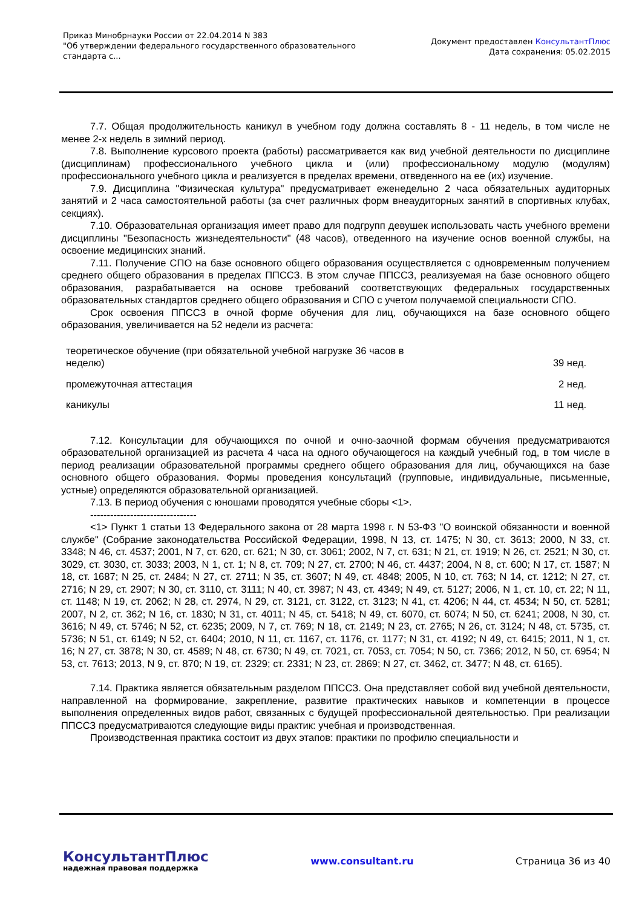Приказ Минобрнауки России от 22.04.2014 N 383
"Об утверждении федерального государственного образовательного
стандарта с...
Документ предоставлен КонсультантПлюс
Дата сохранения: 05.02.2015
7.7. Общая продолжительность каникул в учебном году должна составлять 8 - 11 недель, в том числе не менее 2-х недель в зимний период.
7.8. Выполнение курсового проекта (работы) рассматривается как вид учебной деятельности по дисциплине (дисциплинам) профессионального учебного цикла и (или) профессиональному модулю (модулям) профессионального учебного цикла и реализуется в пределах времени, отведенного на ее (их) изучение.
7.9. Дисциплина "Физическая культура" предусматривает еженедельно 2 часа обязательных аудиторных занятий и 2 часа самостоятельной работы (за счет различных форм внеаудиторных занятий в спортивных клубах, секциях).
7.10. Образовательная организация имеет право для подгрупп девушек использовать часть учебного времени дисциплины "Безопасность жизнедеятельности" (48 часов), отведенного на изучение основ военной службы, на освоение медицинских знаний.
7.11. Получение СПО на базе основного общего образования осуществляется с одновременным получением среднего общего образования в пределах ППССЗ. В этом случае ППССЗ, реализуемая на базе основного общего образования, разрабатывается на основе требований соответствующих федеральных государственных образовательных стандартов среднего общего образования и СПО с учетом получаемой специальности СПО.
Срок освоения ППССЗ в очной форме обучения для лиц, обучающихся на базе основного общего образования, увеличивается на 52 недели из расчета:
| теоретическое обучение (при обязательной учебной нагрузке 36 часов в неделю) | 39 нед. |
| промежуточная аттестация | 2 нед. |
| каникулы | 11 нед. |
7.12. Консультации для обучающихся по очной и очно-заочной формам обучения предусматриваются образовательной организацией из расчета 4 часа на одного обучающегося на каждый учебный год, в том числе в период реализации образовательной программы среднего общего образования для лиц, обучающихся на базе основного общего образования. Формы проведения консультаций (групповые, индивидуальные, письменные, устные) определяются образовательной организацией.
7.13. В период обучения с юношами проводятся учебные сборы <1>.
--------------------------------
<1> Пункт 1 статьи 13 Федерального закона от 28 марта 1998 г. N 53-ФЗ "О воинской обязанности и военной службе" (Собрание законодательства Российской Федерации, 1998, N 13, ст. 1475; N 30, ст. 3613; 2000, N 33, ст. 3348; N 46, ст. 4537; 2001, N 7, ст. 620, ст. 621; N 30, ст. 3061; 2002, N 7, ст. 631; N 21, ст. 1919; N 26, ст. 2521; N 30, ст. 3029, ст. 3030, ст. 3033; 2003, N 1, ст. 1; N 8, ст. 709; N 27, ст. 2700; N 46, ст. 4437; 2004, N 8, ст. 600; N 17, ст. 1587; N 18, ст. 1687; N 25, ст. 2484; N 27, ст. 2711; N 35, ст. 3607; N 49, ст. 4848; 2005, N 10, ст. 763; N 14, ст. 1212; N 27, ст. 2716; N 29, ст. 2907; N 30, ст. 3110, ст. 3111; N 40, ст. 3987; N 43, ст. 4349; N 49, ст. 5127; 2006, N 1, ст. 10, ст. 22; N 11, ст. 1148; N 19, ст. 2062; N 28, ст. 2974, N 29, ст. 3121, ст. 3122, ст. 3123; N 41, ст. 4206; N 44, ст. 4534; N 50, ст. 5281; 2007, N 2, ст. 362; N 16, ст. 1830; N 31, ст. 4011; N 45, ст. 5418; N 49, ст. 6070, ст. 6074; N 50, ст. 6241; 2008, N 30, ст. 3616; N 49, ст. 5746; N 52, ст. 6235; 2009, N 7, ст. 769; N 18, ст. 2149; N 23, ст. 2765; N 26, ст. 3124; N 48, ст. 5735, ст. 5736; N 51, ст. 6149; N 52, ст. 6404; 2010, N 11, ст. 1167, ст. 1176, ст. 1177; N 31, ст. 4192; N 49, ст. 6415; 2011, N 1, ст. 16; N 27, ст. 3878; N 30, ст. 4589; N 48, ст. 6730; N 49, ст. 7021, ст. 7053, ст. 7054; N 50, ст. 7366; 2012, N 50, ст. 6954; N 53, ст. 7613; 2013, N 9, ст. 870; N 19, ст. 2329; ст. 2331; N 23, ст. 2869; N 27, ст. 3462, ст. 3477; N 48, ст. 6165).
7.14. Практика является обязательным разделом ППССЗ. Она представляет собой вид учебной деятельности, направленной на формирование, закрепление, развитие практических навыков и компетенции в процессе выполнения определенных видов работ, связанных с будущей профессиональной деятельностью. При реализации ППССЗ предусматриваются следующие виды практик: учебная и производственная.
Производственная практика состоит из двух этапов: практики по профилю специальности и
КонсультантПлюс
надежная правовая поддержка
www.consultant.ru Страница 36 из 40